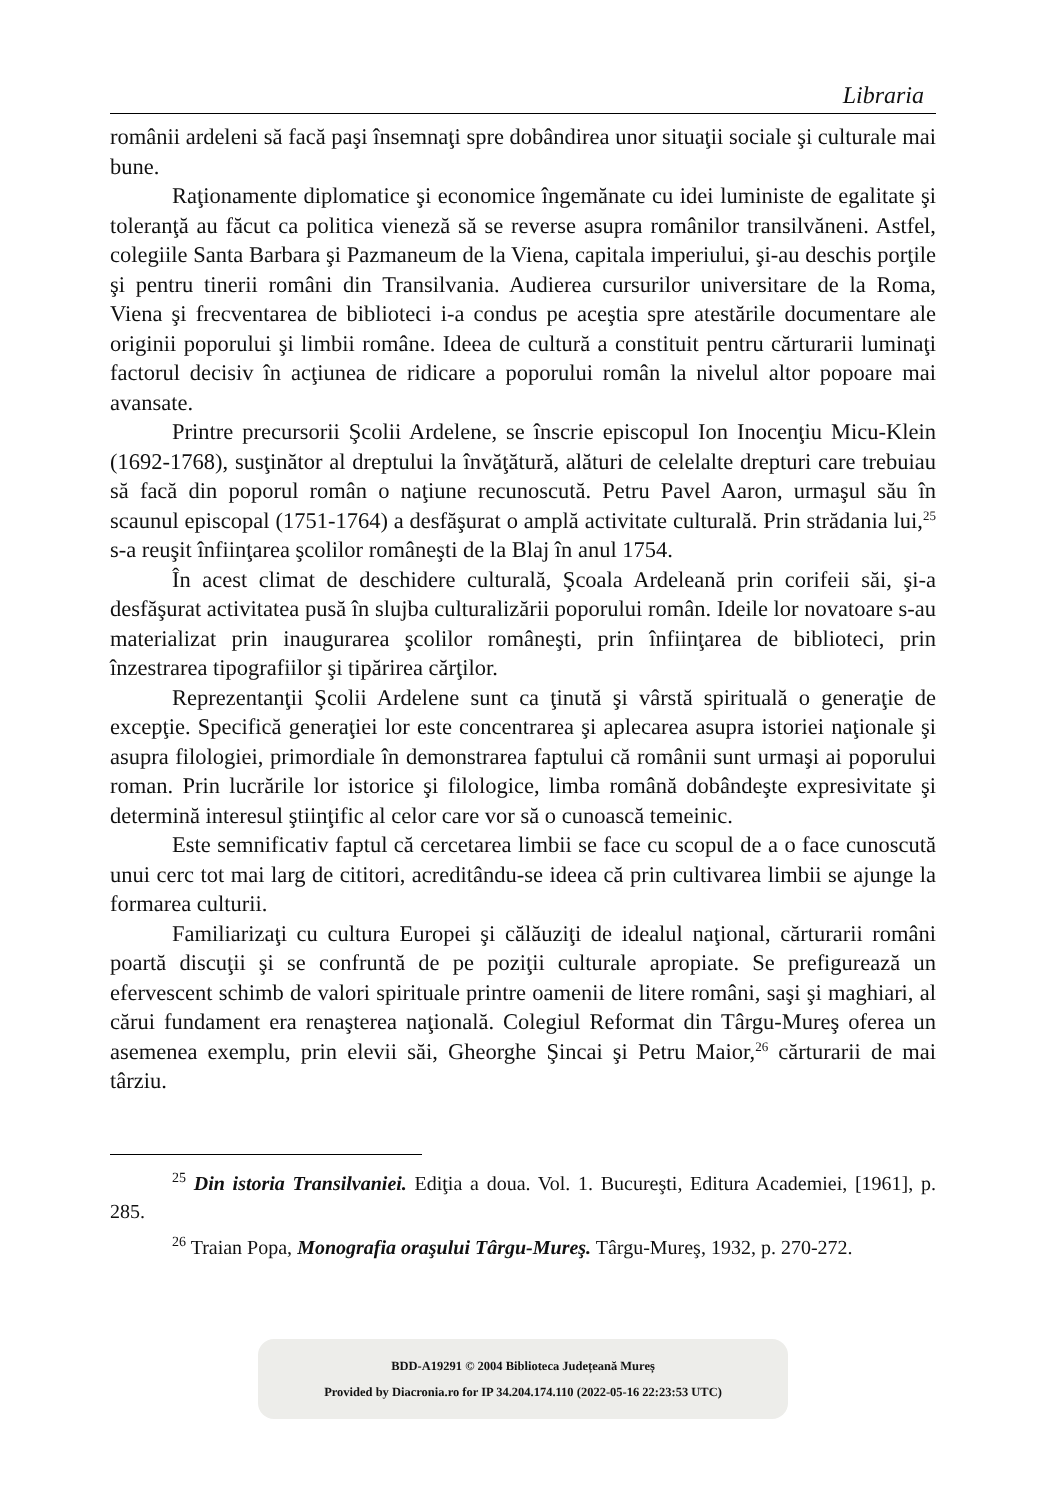Libraria
românii ardeleni să facă paşi însemnaţi spre dobândirea unor situaţii sociale şi culturale mai bune.
Raţionamente diplomatice şi economice îngemănate cu idei luministe de egalitate şi toleranţă au făcut ca politica vieneză să se reverse asupra românilor transilvăneni. Astfel, colegiile Santa Barbara şi Pazmaneum de la Viena, capitala imperiului, şi-au deschis porţile şi pentru tinerii români din Transilvania. Audierea cursurilor universitare de la Roma, Viena şi frecventarea de biblioteci i-a condus pe aceştia spre atestările documentare ale originii poporului şi limbii române. Ideea de cultură a constituit pentru cărturarii luminaţi factorul decisiv în acţiunea de ridicare a poporului român la nivelul altor popoare mai avansate.
Printre precursorii Şcolii Ardelene, se înscrie episcopul Ion Inocenţiu Micu-Klein (1692-1768), susţinător al dreptului la învăţătură, alături de celelalte drepturi care trebuiau să facă din poporul român o naţiune recunoscută. Petru Pavel Aaron, urmaşul său în scaunul episcopal (1751-1764) a desfăşurat o amplă activitate culturală. Prin strădania lui,<sup>25</sup> s-a reuşit înfiinţarea şcolilor româneşti de la Blaj în anul 1754.
În acest climat de deschidere culturală, Şcoala Ardeleană prin corifeii săi, şi-a desfăşurat activitatea pusă în slujba culturalizării poporului român. Ideile lor novatoare s-au materializat prin inaugurarea şcolilor româneşti, prin înfiinţarea de biblioteci, prin înzestrarea tipografiilor şi tipărirea cărţilor.
Reprezentanţii Şcolii Ardelene sunt ca ţinută şi vârstă spirituală o generaţie de excepţie. Specifică generaţiei lor este concentrarea şi aplecarea asupra istoriei naţionale şi asupra filologiei, primordiale în demonstrarea faptului că românii sunt urmaşi ai poporului roman. Prin lucrările lor istorice şi filologice, limba română dobândeşte expresivitate şi determină interesul ştiinţific al celor care vor să o cunoască temeinic.
Este semnificativ faptul că cercetarea limbii se face cu scopul de a o face cunoscută unui cerc tot mai larg de cititori, acreditându-se ideea că prin cultivarea limbii se ajunge la formarea culturii.
Familiarizaţi cu cultura Europei şi călăuziţi de idealul naţional, cărturarii români poartă discuţii şi se confruntă de pe poziţii culturale apropiate. Se prefigurează un efervescent schimb de valori spirituale printre oamenii de litere români, saşi şi maghiari, al cărui fundament era renaşterea naţională. Colegiul Reformat din Târgu-Mureş oferea un asemenea exemplu, prin elevii săi, Gheorghe Şincai şi Petru Maior,<sup>26</sup> cărturarii de mai târziu.
<sup>25</sup> Din istoria Transilvaniei. Ediţia a doua. Vol. 1. Bucureşti, Editura Academiei, [1961], p. 285.
<sup>26</sup> Traian Popa, Monografia oraşului Târgu-Mureş. Târgu-Mureş, 1932, p. 270-272.
BDD-A19291 © 2004 Biblioteca Județeană Mureș
Provided by Diacronia.ro for IP 34.204.174.110 (2022-05-16 22:23:53 UTC)